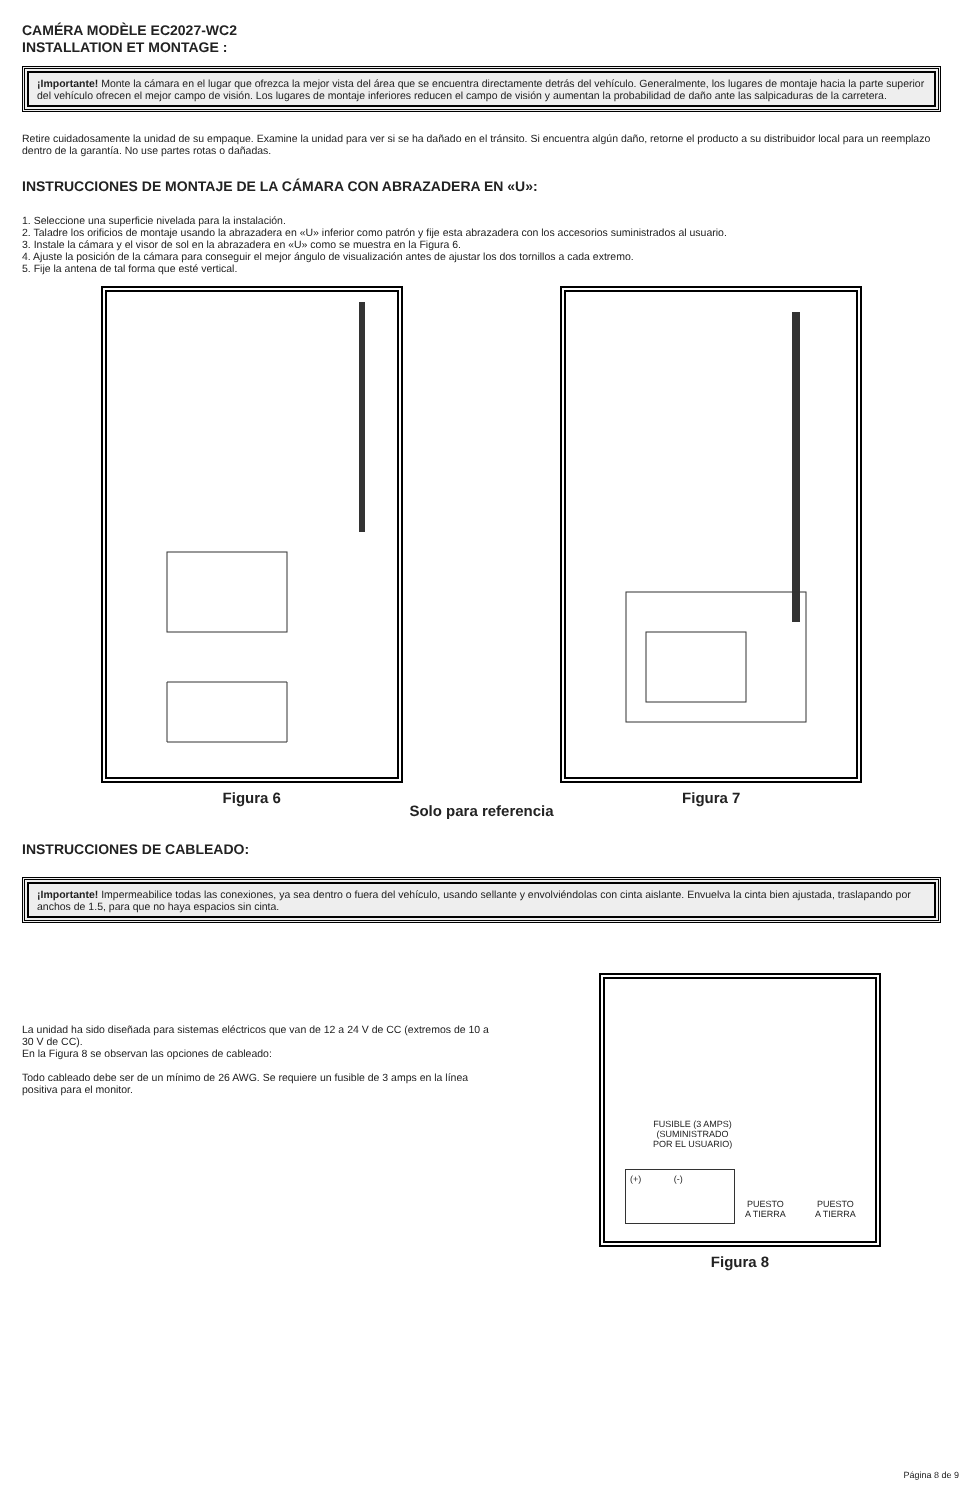CAMÉRA MODÈLE EC2027-WC2
INSTALLATION ET MONTAGE :
¡Importante! Monte la cámara en el lugar que ofrezca la mejor vista del área que se encuentra directamente detrás del vehículo. Generalmente, los lugares de montaje hacia la parte superior del vehículo ofrecen el mejor campo de visión. Los lugares de montaje inferiores reducen el campo de visión y aumentan la probabilidad de daño ante las salpicaduras de la carretera.
Retire cuidadosamente la unidad de su empaque. Examine la unidad para ver si se ha dañado en el tránsito. Si encuentra algún daño, retorne el producto a su distribuidor local para un reemplazo dentro de la garantía. No use partes rotas o dañadas.
INSTRUCCIONES DE MONTAJE DE LA CÁMARA CON ABRAZADERA EN «U»:
1. Seleccione una superficie nivelada para la instalación.
2. Taladre los orificios de montaje usando la abrazadera en «U» inferior como patrón y fije esta abrazadera con los accesorios suministrados al usuario.
3. Instale la cámara y el visor de sol en la abrazadera en «U» como se muestra en la Figura 6.
4. Ajuste la posición de la cámara para conseguir el mejor ángulo de visualización antes de ajustar los dos tornillos a cada extremo.
5. Fije la antena de tal forma que esté vertical.
Figura 6 Figura 7
Solo para referencia
INSTRUCCIONES DE CABLEADO:
¡Importante! Impermeabilice todas las conexiones, ya sea dentro o fuera del vehículo, usando sellante y envolviéndolas con cinta aislante. Envuelva la cinta bien ajustada, traslapando por anchos de 1.5, para que no haya espacios sin cinta.
La unidad ha sido diseñada para sistemas eléctricos que van de 12 a 24 V de CC (extremos de 10 a 30 V de CC).
En la Figura 8 se observan las opciones de cableado:
Todo cableado debe ser de un mínimo de 26 AWG. Se requiere un fusible de 3 amps en la línea positiva para el monitor.
FUSIBLE (3 AMPS)
(SUMINISTRADO
POR EL USUARIO)
(+) (-)
PUESTO
A TIERRA
PUESTO
A TIERRA
Figura 8
Página 8 de 9